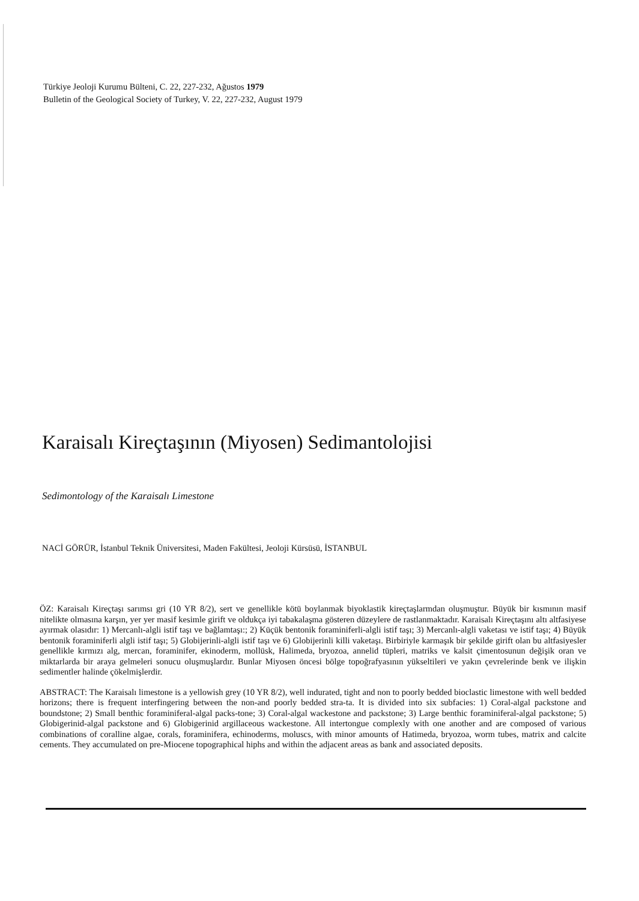Türkiye Jeoloji Kurumu Bülteni, C. 22, 227-232, Ağustos 1979
Bulletin of the Geological Society of Turkey, V. 22, 227-232, August 1979
Karaisalı Kireçtaşının (Miyosen) Sedimantolojisi
Sedimontology of the Karaisalı Limestone
NACİ GÖRÜR, İstanbul Teknik Üniversitesi, Maden Fakültesi, Jeoloji Kürsüsü, İSTANBUL
ÖZ: Karaisalı Kireçtaşı sarımsı gri (10 YR 8/2), sert ve genellikle kötü boylanmak biyoklastik kireçtaşlarmdan oluşmuştur. Büyük bir kısmının masif nitelikte olmasına karşın, yer yer masif kesimle girift ve oldukça iyi tabakalaşma gösteren düzeylere de rastlanmaktadır. Karaisalı Kireçtaşını altı altfasiyese ayırmak olasıdır: 1) Mercanlı-algli istif taşı ve bağlamtaşı:; 2) Küçük bentonik foraminiferli-algli istif taşı; 3) Mercanlı-algli vaketası ve istif taşı; 4) Büyük bentonik foraminiferli algli istif taşı; 5) Globijerinli-algli istif taşı ve 6) Globijerinli killi vaketaşı. Birbiriyle karmaşık bir şekilde girift olan bu altfasiyesler genellikle kırmızı alg, mercan, foraminifer, ekinoderm, mollüsk, Halimeda, bryozoa, annelid tüpleri, matriks ve kalsit çimentosunun değişik oran ve miktarlarda bir araya gelmeleri sonucu oluşmuşlardır. Bunlar Miyosen öncesi bölge topoğrafyasının yükseltileri ve yakın çevrelerinde benk ve ilişkin sedimentler halinde çökelmişlerdir.
ABSTRACT: The Karaisalı limestone is a yellowish grey (10 YR 8/2), well indurated, tight and non to poorly bedded bioclastic limestone with well bedded horizons; there is frequent interfingering between the non-and poorly bedded stra-ta. It is divided into six subfacies: 1) Coral-algal packstone and boundstone; 2) Small benthic foraminiferal-algal packs-tone; 3) Coral-algal wackestone and packstone; 3) Large benthic foraminiferal-algal packstone; 5) Globigerinid-algal packstone and 6) Globigerinid argillaceous wackestone. All intertongue complexly with one another and are composed of various combinations of coralline algae, corals, foraminifera, echinoderms, moluscs, with minor amounts of Hatimeda, bryozoa, worm tubes, matrix and calcite cements. They accumulated on pre-Miocene topographical hiphs and within the adjacent areas as bank and associated deposits.